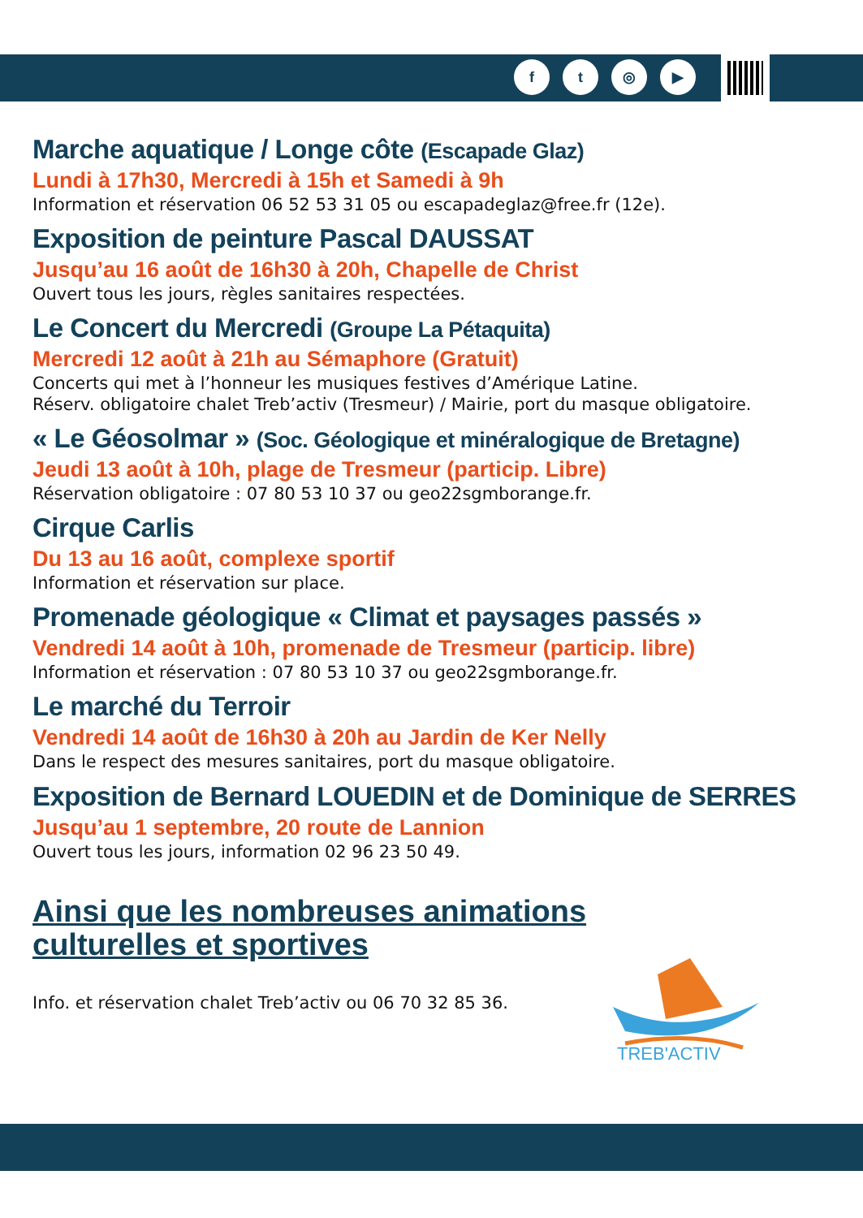f t ◎ ▶
Marche aquatique / Longe côte (Escapade Glaz)
Lundi à 17h30, Mercredi à 15h et Samedi à 9h
Information et réservation 06 52 53 31 05 ou escapadeglaz@free.fr (12e).
Exposition de peinture Pascal DAUSSAT
Jusqu’au 16 août de 16h30 à 20h, Chapelle de Christ
Ouvert tous les jours, règles sanitaires respectées.
Le Concert du Mercredi (Groupe La Pétaquita)
Mercredi 12 août à 21h au Sémaphore (Gratuit)
Concerts qui met à l’honneur les musiques festives d’Amérique Latine.
Réserv. obligatoire chalet Treb’activ (Tresmeur) / Mairie, port du masque obligatoire.
« Le Géosolmar » (Soc. Géologique et minéralogique de Bretagne)
Jeudi 13 août à 10h, plage de Tresmeur (particip. Libre)
Réservation obligatoire : 07 80 53 10 37 ou geo22sgmborange.fr.
Cirque Carlis
Du 13 au 16 août, complexe sportif
Information et réservation sur place.
Promenade géologique « Climat et paysages passés »
Vendredi 14 août à 10h, promenade de Tresmeur (particip. libre)
Information et réservation : 07 80 53 10 37 ou geo22sgmborange.fr.
Le marché du Terroir
Vendredi 14 août de 16h30 à 20h au Jardin de Ker Nelly
Dans le respect des mesures sanitaires, port du masque obligatoire.
Exposition de Bernard LOUEDIN et de Dominique de SERRES
Jusqu’au 1 septembre, 20 route de Lannion
Ouvert tous les jours, information 02 96 23 50 49.
Ainsi que les nombreuses animations culturelles et sportives
Info. et réservation chalet Treb’activ ou 06 70 32 85 36.
TREB'ACTIV